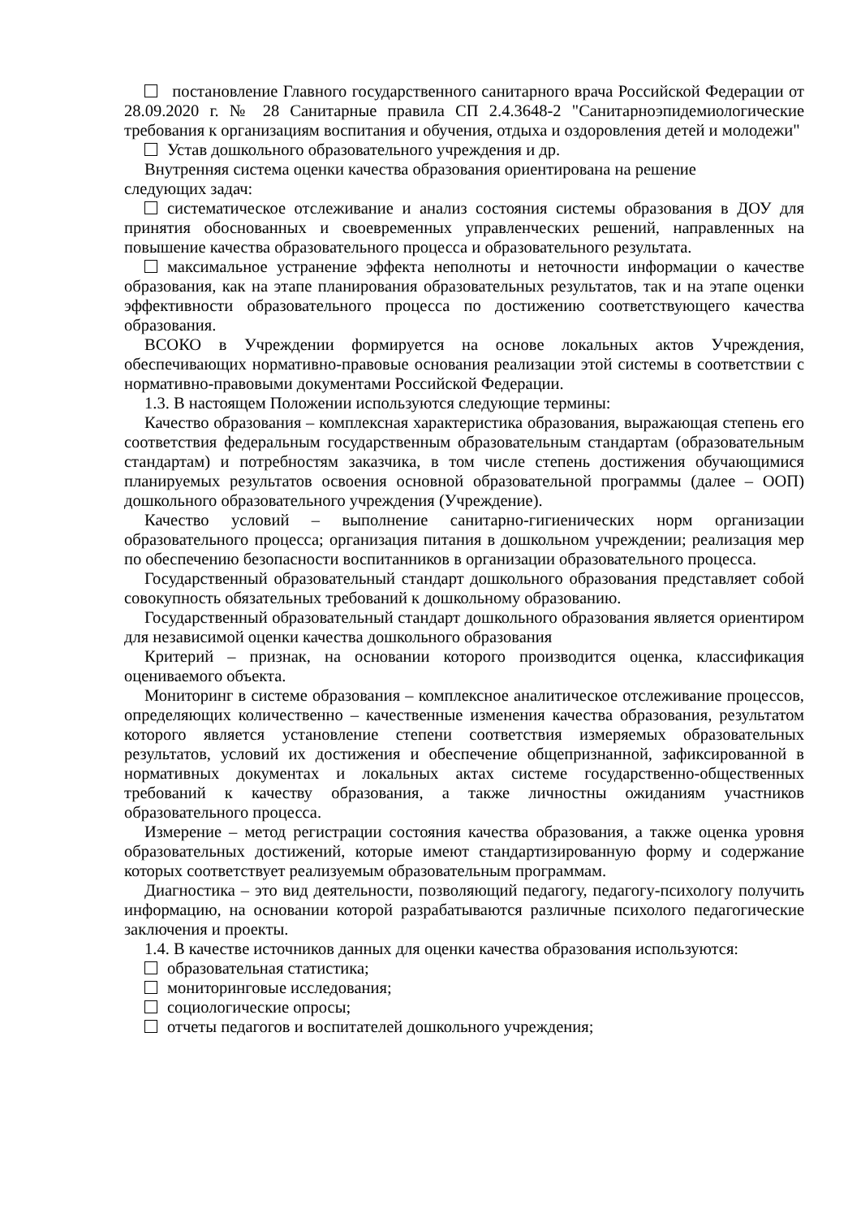постановление Главного государственного санитарного врача Российской Федерации от 28.09.2020 г. № 28 Санитарные правила СП 2.4.3648-2 "Санитарноэпидемиологические требования к организациям воспитания и обучения, отдыха и оздоровления детей и молодежи"
Устав дошкольного образовательного учреждения и др.
Внутренняя система оценки качества образования ориентирована на решение
следующих задач:
систематическое отслеживание и анализ состояния системы образования в ДОУ для принятия обоснованных и своевременных управленческих решений, направленных на повышение качества образовательного процесса и образовательного результата.
максимальное устранение эффекта неполноты и неточности информации о качестве образования, как на этапе планирования образовательных результатов, так и на этапе оценки эффективности образовательного процесса по достижению соответствующего качества образования.
ВСОКО в Учреждении формируется на основе локальных актов Учреждения, обеспечивающих нормативно-правовые основания реализации этой системы в соответствии с нормативно-правовыми документами Российской Федерации.
1.3. В настоящем Положении используются следующие термины:
Качество образования – комплексная характеристика образования, выражающая степень его соответствия федеральным государственным образовательным стандартам (образовательным стандартам) и потребностям заказчика, в том числе степень достижения обучающимися планируемых результатов освоения основной образовательной программы (далее – ООП) дошкольного образовательного учреждения (Учреждение).
Качество условий – выполнение санитарно-гигиенических норм организации образовательного процесса; организация питания в дошкольном учреждении; реализация мер по обеспечению безопасности воспитанников в организации образовательного процесса.
Государственный образовательный стандарт дошкольного образования представляет собой совокупность обязательных требований к дошкольному образованию.
Государственный образовательный стандарт дошкольного образования является ориентиром для независимой оценки качества дошкольного образования
Критерий – признак, на основании которого производится оценка, классификация оцениваемого объекта.
Мониторинг в системе образования – комплексное аналитическое отслеживание процессов, определяющих количественно – качественные изменения качества образования, результатом которого является установление степени соответствия измеряемых образовательных результатов, условий их достижения и обеспечение общепризнанной, зафиксированной в нормативных документах и локальных актах системе государственно-общественных требований к качеству образования, а также личностны ожиданиям участников образовательного процесса.
Измерение – метод регистрации состояния качества образования, а также оценка уровня образовательных достижений, которые имеют стандартизированную форму и содержание которых соответствует реализуемым образовательным программам.
Диагностика – это вид деятельности, позволяющий педагогу, педагогу-психологу получить информацию, на основании которой разрабатываются различные психолого педагогические заключения и проекты.
1.4. В качестве источников данных для оценки качества образования используются:
образовательная статистика;
мониторинговые исследования;
социологические опросы;
отчеты педагогов и воспитателей дошкольного учреждения;